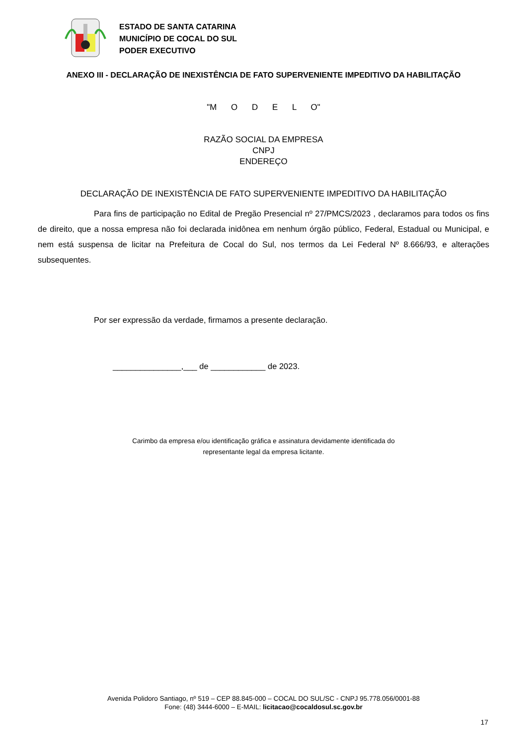ESTADO DE SANTA CATARINA
MUNICÍPIO DE COCAL DO SUL
PODER EXECUTIVO
ANEXO III - DECLARAÇÃO DE INEXISTÊNCIA DE FATO SUPERVENIENTE IMPEDITIVO DA HABILITAÇÃO
"M O D E L O"
RAZÃO SOCIAL DA EMPRESA
CNPJ
ENDEREÇO
DECLARAÇÃO DE INEXISTÊNCIA DE FATO SUPERVENIENTE IMPEDITIVO DA HABILITAÇÃO
Para fins de participação no Edital de Pregão Presencial nº 27/PMCS/2023 , declaramos para todos os fins de direito, que a nossa empresa não foi declarada inidônea em nenhum órgão público, Federal, Estadual ou Municipal, e nem está suspensa de licitar na Prefeitura de Cocal do Sul, nos termos da Lei Federal Nº 8.666/93, e alterações subsequentes.
Por ser expressão da verdade, firmamos a presente declaração.
_______________,___ de ____________ de 2023.
Carimbo da empresa e/ou identificação gráfica e assinatura devidamente identificada do
representante legal da empresa licitante.
Avenida Polidoro Santiago, nº 519 – CEP 88.845-000 – COCAL DO SUL/SC - CNPJ 95.778.056/0001-88
Fone: (48) 3444-6000 – E-MAIL: licitacao@cocaldosul.sc.gov.br
17